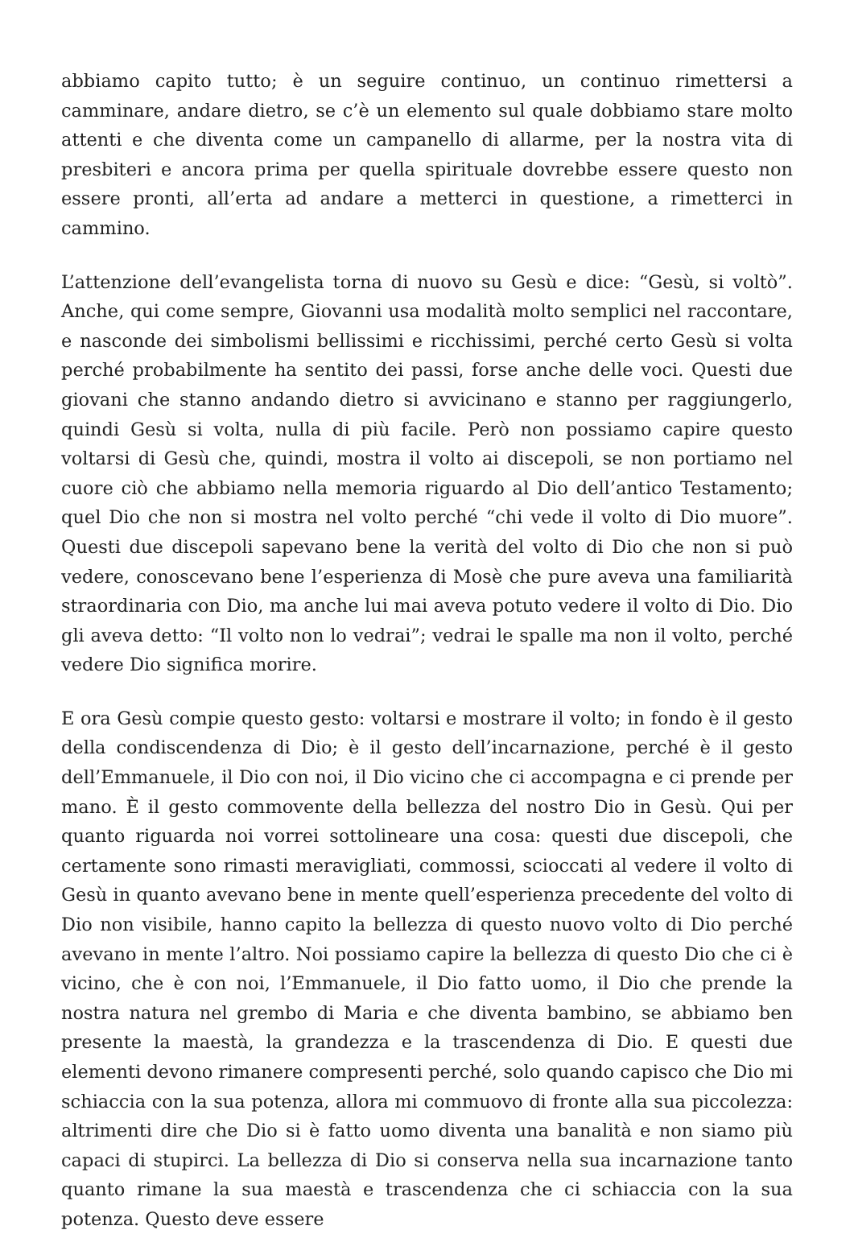abbiamo capito tutto; è un seguire continuo, un continuo rimettersi a camminare, andare dietro, se c’è un elemento sul quale dobbiamo stare molto attenti e che diventa come un campanello di allarme, per la nostra vita di presbiteri e ancora prima per quella spirituale dovrebbe essere questo non essere pronti, all’erta ad andare a metterci in questione, a rimetterci in cammino.
L’attenzione dell’evangelista torna di nuovo su Gesù e dice: “Gesù, si voltò”. Anche, qui come sempre, Giovanni usa modalità molto semplici nel raccontare, e nasconde dei simbolismi bellissimi e ricchissimi, perché certo Gesù si volta perché probabilmente ha sentito dei passi, forse anche delle voci. Questi due giovani che stanno andando dietro si avvicinano e stanno per raggiungerlo, quindi Gesù si volta, nulla di più facile. Però non possiamo capire questo voltarsi di Gesù che, quindi, mostra il volto ai discepoli, se non portiamo nel cuore ciò che abbiamo nella memoria riguardo al Dio dell’antico Testamento; quel Dio che non si mostra nel volto perché “chi vede il volto di Dio muore”. Questi due discepoli sapevano bene la verità del volto di Dio che non si può vedere, conoscevano bene l’esperienza di Mosè che pure aveva una familiarità straordinaria con Dio, ma anche lui mai aveva potuto vedere il volto di Dio. Dio gli aveva detto: “Il volto non lo vedrai”; vedrai le spalle ma non il volto, perché vedere Dio significa morire.
E ora Gesù compie questo gesto: voltarsi e mostrare il volto; in fondo è il gesto della condiscendenza di Dio; è il gesto dell’incarnazione, perché è il gesto dell’Emmanuele, il Dio con noi, il Dio vicino che ci accompagna e ci prende per mano. È il gesto commovente della bellezza del nostro Dio in Gesù. Qui per quanto riguarda noi vorrei sottolineare una cosa: questi due discepoli, che certamente sono rimasti meravigliati, commossi, scioccati al vedere il volto di Gesù in quanto avevano bene in mente quell’esperienza precedente del volto di Dio non visibile, hanno capito la bellezza di questo nuovo volto di Dio perché avevano in mente l’altro. Noi possiamo capire la bellezza di questo Dio che ci è vicino, che è con noi, l’Emmanuele, il Dio fatto uomo, il Dio che prende la nostra natura nel grembo di Maria e che diventa bambino, se abbiamo ben presente la maestà, la grandezza e la trascendenza di Dio. E questi due elementi devono rimanere compresenti perché, solo quando capisco che Dio mi schiaccia con la sua potenza, allora mi commuovo di fronte alla sua piccolezza: altrimenti dire che Dio si è fatto uomo diventa una banalità e non siamo più capaci di stupirci. La bellezza di Dio si conserva nella sua incarnazione tanto quanto rimane la sua maestà e trascendenza che ci schiaccia con la sua potenza. Questo deve essere